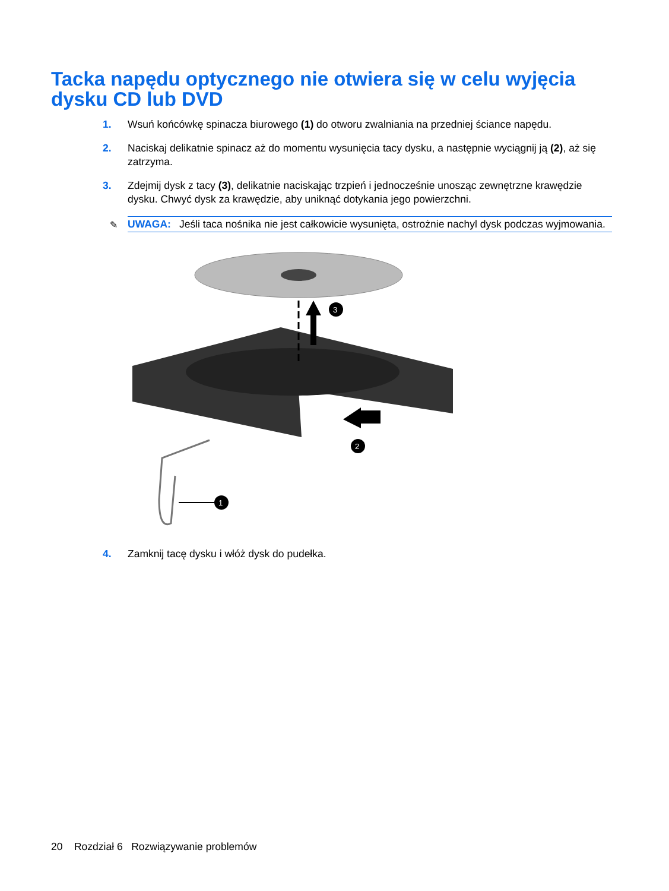Tacka napędu optycznego nie otwiera się w celu wyjęcia dysku CD lub DVD
1. Wsuń końcówkę spinacza biurowego (1) do otworu zwalniania na przedniej ściance napędu.
2. Naciskaj delikatnie spinacz aż do momentu wysunięcia tacy dysku, a następnie wyciągnij ją (2), aż się zatrzyma.
3. Zdejmij dysk z tacy (3), delikatnie naciskając trzpień i jednocześnie unosząc zewnętrzne krawędzie dysku. Chwyć dysk za krawędzie, aby uniknąć dotykania jego powierzchni.
✎ UWAGA: Jeśli taca nośnika nie jest całkowicie wysunięta, ostrożnie nachyl dysk podczas wyjmowania.
3
2
1
4. Zamknij tacę dysku i włóż dysk do pudełka.
20 Rozdział 6 Rozwiązywanie problemów